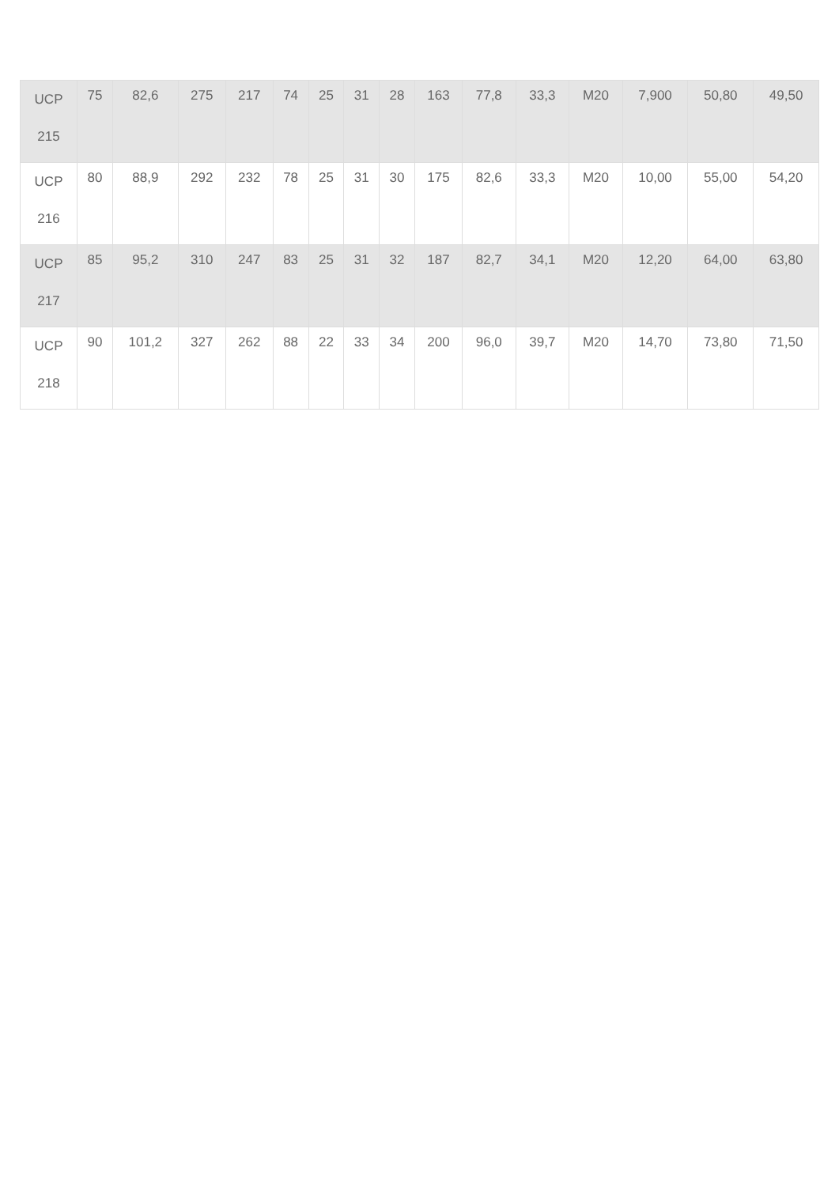| UCP 215 | 75 | 82,6 | 275 | 217 | 74 | 25 | 31 | 28 | 163 | 77,8 | 33,3 | M20 | 7,900 | 50,80 | 49,50 |
| UCP 216 | 80 | 88,9 | 292 | 232 | 78 | 25 | 31 | 30 | 175 | 82,6 | 33,3 | M20 | 10,00 | 55,00 | 54,20 |
| UCP 217 | 85 | 95,2 | 310 | 247 | 83 | 25 | 31 | 32 | 187 | 82,7 | 34,1 | M20 | 12,20 | 64,00 | 63,80 |
| UCP 218 | 90 | 101,2 | 327 | 262 | 88 | 22 | 33 | 34 | 200 | 96,0 | 39,7 | M20 | 14,70 | 73,80 | 71,50 |